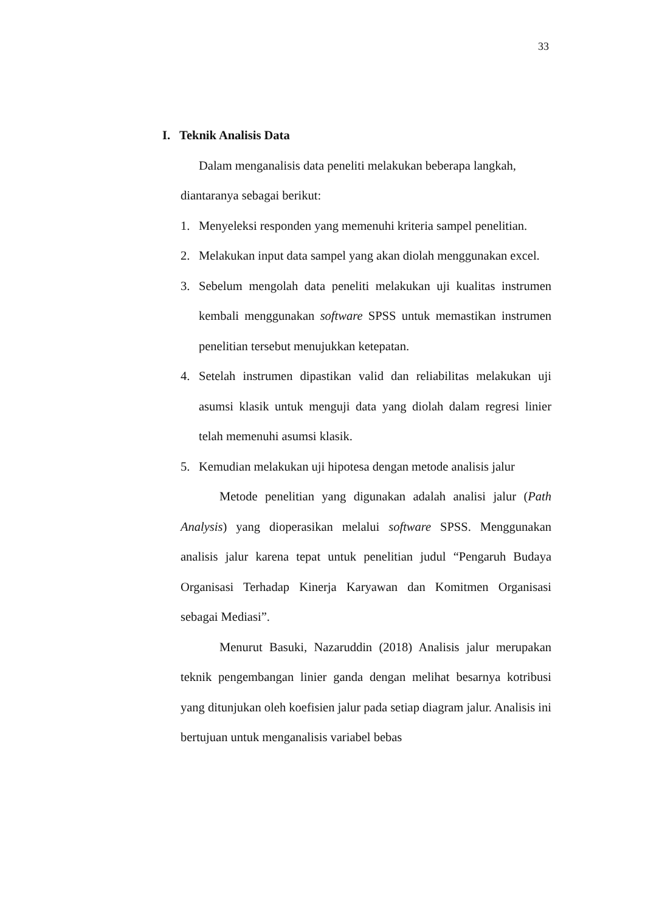33
I. Teknik Analisis Data
Dalam menganalisis data peneliti melakukan beberapa langkah,
diantaranya sebagai berikut:
1. Menyeleksi responden yang memenuhi kriteria sampel penelitian.
2. Melakukan input data sampel yang akan diolah menggunakan excel.
3. Sebelum mengolah data peneliti melakukan uji kualitas instrumen kembali menggunakan software SPSS untuk memastikan instrumen penelitian tersebut menujukkan ketepatan.
4. Setelah instrumen dipastikan valid dan reliabilitas melakukan uji asumsi klasik untuk menguji data yang diolah dalam regresi linier telah memenuhi asumsi klasik.
5. Kemudian melakukan uji hipotesa dengan metode analisis jalur
Metode penelitian yang digunakan adalah analisi jalur (Path Analysis) yang dioperasikan melalui software SPSS. Menggunakan analisis jalur karena tepat untuk penelitian judul “Pengaruh Budaya Organisasi Terhadap Kinerja Karyawan dan Komitmen Organisasi sebagai Mediasi”.
Menurut Basuki, Nazaruddin (2018) Analisis jalur merupakan teknik pengembangan linier ganda dengan melihat besarnya kotribusi yang ditunjukan oleh koefisien jalur pada setiap diagram jalur. Analisis ini bertujuan untuk menganalisis variabel bebas